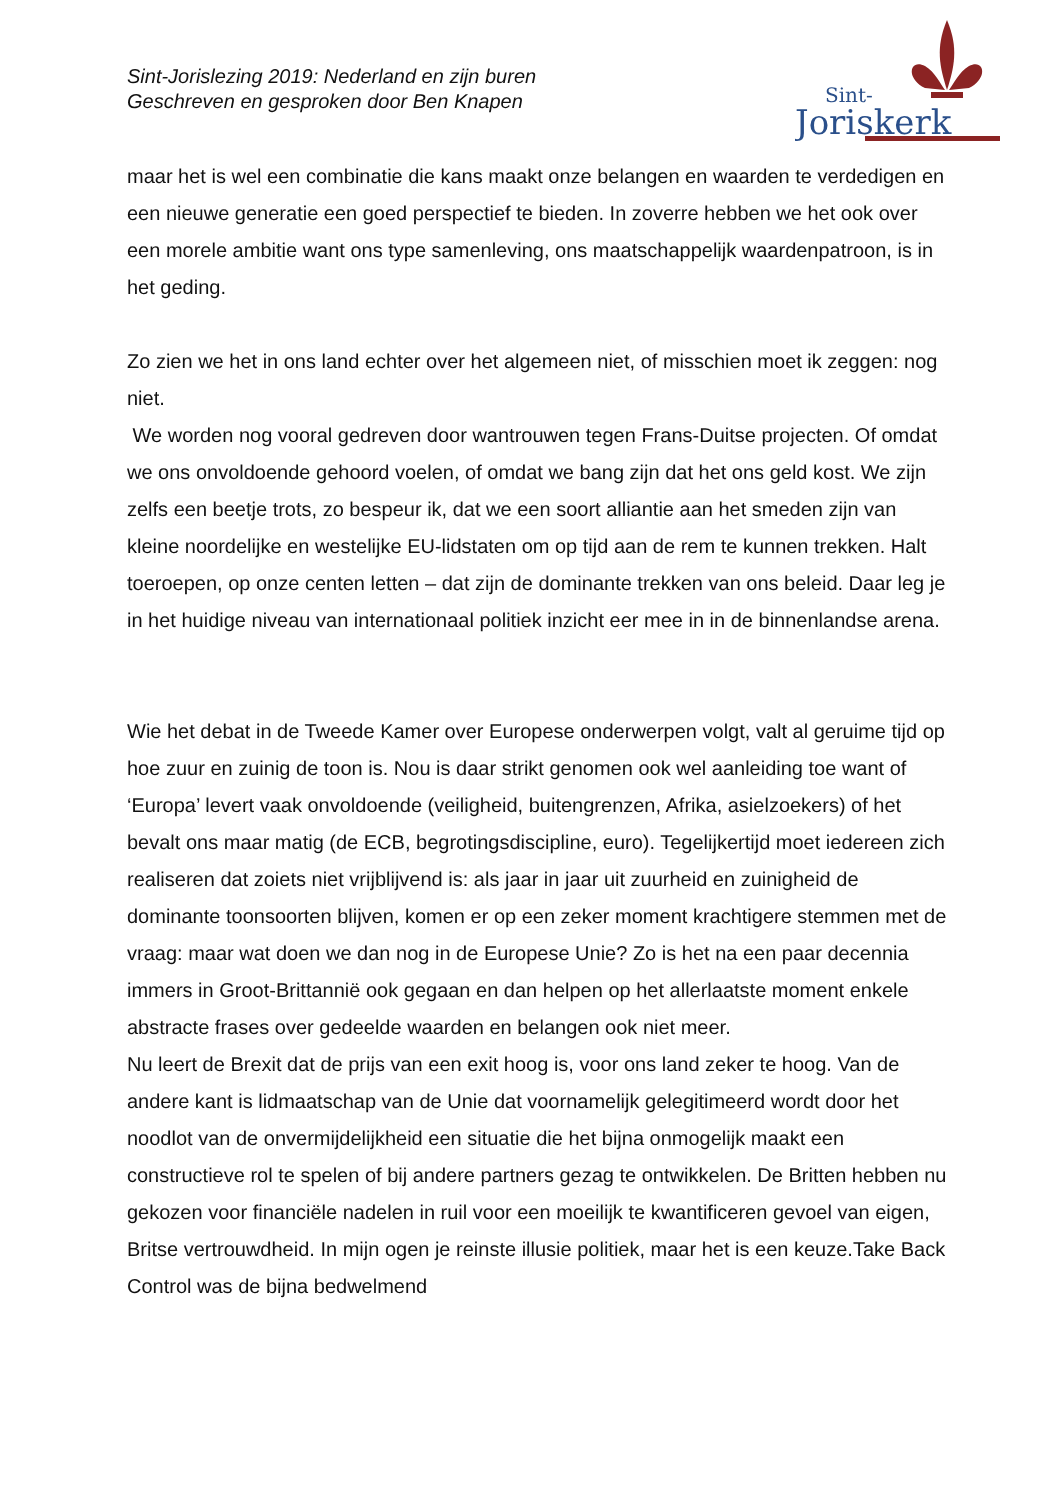Sint-Jorislezing 2019: Nederland en zijn buren
Geschreven en gesproken door Ben Knapen
Sint-
Joriskerk
maar het is wel een combinatie die kans maakt onze belangen en waarden te verdedigen en een nieuwe generatie een goed perspectief te bieden. In zoverre hebben we het ook over een morele ambitie want ons type samenleving, ons maatschappelijk waardenpatroon, is in het geding.
Zo zien we het in ons land echter over het algemeen niet, of misschien moet ik zeggen: nog niet.
We worden nog vooral gedreven door wantrouwen tegen Frans-Duitse projecten. Of omdat we ons onvoldoende gehoord voelen, of omdat we bang zijn dat het ons geld kost. We zijn zelfs een beetje trots, zo bespeur ik, dat we een soort alliantie aan het smeden zijn van kleine noordelijke en westelijke EU-lidstaten om op tijd aan de rem te kunnen trekken. Halt toeroepen, op onze centen letten – dat zijn de dominante trekken van ons beleid. Daar leg je in het huidige niveau van internationaal politiek inzicht eer mee in in de binnenlandse arena.
Wie het debat in de Tweede Kamer over Europese onderwerpen volgt, valt al geruime tijd op hoe zuur en zuinig de toon is. Nou is daar strikt genomen ook wel aanleiding toe want of ‘Europa’ levert vaak onvoldoende (veiligheid, buitengrenzen, Afrika, asielzoekers) of het bevalt ons maar matig (de ECB, begrotingsdiscipline, euro). Tegelijkertijd moet iedereen zich realiseren dat zoiets niet vrijblijvend is: als jaar in jaar uit zuurheid en zuinigheid de dominante toonsoorten blijven, komen er op een zeker moment krachtigere stemmen met de vraag: maar wat doen we dan nog in de Europese Unie? Zo is het na een paar decennia immers in Groot-Brittannië ook gegaan en dan helpen op het allerlaatste moment enkele abstracte frases over gedeelde waarden en belangen ook niet meer.
Nu leert de Brexit dat de prijs van een exit hoog is, voor ons land zeker te hoog. Van de andere kant is lidmaatschap van de Unie dat voornamelijk gelegitimeerd wordt door het noodlot van de onvermijdelijkheid een situatie die het bijna onmogelijk maakt een constructieve rol te spelen of bij andere partners gezag te ontwikkelen. De Britten hebben nu gekozen voor financiële nadelen in ruil voor een moeilijk te kwantificeren gevoel van eigen, Britse vertrouwdheid. In mijn ogen je reinste illusie politiek, maar het is een keuze.Take Back Control was de bijna bedwelmend